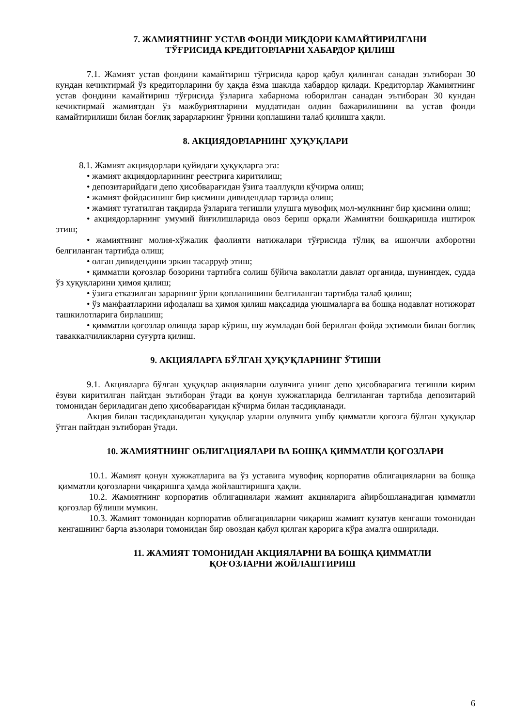7. ЖАМИЯТНИНГ УСТАВ ФОНДИ МИҚДОРИ КАМАЙТИРИЛГАНИ
ТЎҒРИСИДА КРЕДИТОРЛАРНИ ХАБАРДОР ҚИЛИШ
7.1. Жамият устав фондини камайтириш тўғрисида қарор қабул қилинган санадан эътиборан 30 кундан кечиктирмай ўз кредиторларини бу ҳақда ёзма шаклда хабардор қилади. Кредиторлар Жамиятнинг устав фондини камайтириш тўғрисида ўзларига хабарнома юборилган санадан эътиборан 30 кундан кечиктирмай жамиятдан ўз мажбуриятларини муддатидан олдин бажарилишини ва устав фонди камайтирилиши билан боғлиқ зарарларнинг ўрнини қоплашини талаб қилишга ҳақли.
8. АКЦИЯДОРЛАРНИНГ ҲУҚУҚЛАРИ
8.1. Жамият акциядорлари қуйидаги ҳуқуқларга эга:
• жамият акциядорларининг реестрига киритилиш;
• депозитарийдаги депо ҳисобварағидан ўзига тааллуқли кўчирма олиш;
• жамият фойдасининг бир қисмини дивидендлар тарзида олиш;
• жамият тугатилган тақдирда ўзларига тегишли улушга мувофиқ мол-мулкнинг бир қисмини олиш;
• акциядорларнинг умумий йиғилишларида овоз бериш орқали Жамиятни бошқаришда иштирок этиш;
• жамиятнинг молия-хўжалик фаолияти натижалари тўғрисида тўлиқ ва ишончли ахборотни белгиланган тартибда олиш;
• олган дивидендини эркин тасарруф этиш;
• қимматли қоғозлар бозорини тартибга солиш бўйича ваколатли давлат органида, шунингдек, судда ўз ҳуқуқларини ҳимоя қилиш;
• ўзига етказилган зарарнинг ўрни қопланишини белгиланган тартибда талаб қилиш;
• ўз манфаатларини ифодалаш ва ҳимоя қилиш мақсадида уюшмаларга ва бошқа нодавлат нотижорат ташкилотларига бирлашиш;
• қимматли қоғозлар олишда зарар кўриш, шу жумладан бой берилган фойда эҳтимоли билан боғлиқ таваккалчиликларни суғурта қилиш.
9. АКЦИЯЛАРГА БЎЛГАН ҲУҚУҚЛАРНИНГ ЎТИШИ
9.1. Акцияларга бўлган ҳуқуқлар акцияларни олувчига унинг депо ҳисобварағига тегишли кирим ёзуви киритилган пайтдан эътиборан ўтади ва қонун хужжатларида белгиланган тартибда депозитарий томонидан бериладиган депо ҳисобварағидан кўчирма билан тасдиқланади.
Акция билан тасдиқланадиган ҳуқуқлар уларни олувчига ушбу қимматли қоғозга бўлган ҳуқуқлар ўтган пайтдан эътиборан ўтади.
10. ЖАМИЯТНИНГ ОБЛИГАЦИЯЛАРИ ВА БОШҚА ҚИММАТЛИ ҚОҒОЗЛАРИ
10.1. Жамият қонун хужжатларига ва ўз уставига мувофиқ корпоратив облигацияларни ва бошқа қимматли қоғозларни чиқаришга ҳамда жойлаштиришга ҳақли.
10.2. Жамиятнинг корпоратив облигациялари жамият акцияларига айирбошланадиган қимматли қоғозлар бўлиши мумкин.
10.3. Жамият томонидан корпоратив облигацияларни чиқариш жамият кузатув кенгаши томонидан кенгашнинг барча аъзолари томонидан бир овоздан қабул қилган қарорига кўра амалга оширилади.
11. ЖАМИЯТ ТОМОНИДАН АКЦИЯЛАРНИ ВА БОШҚА ҚИММАТЛИ
ҚОҒОЗЛАРНИ ЖОЙЛАШТИРИШ
6